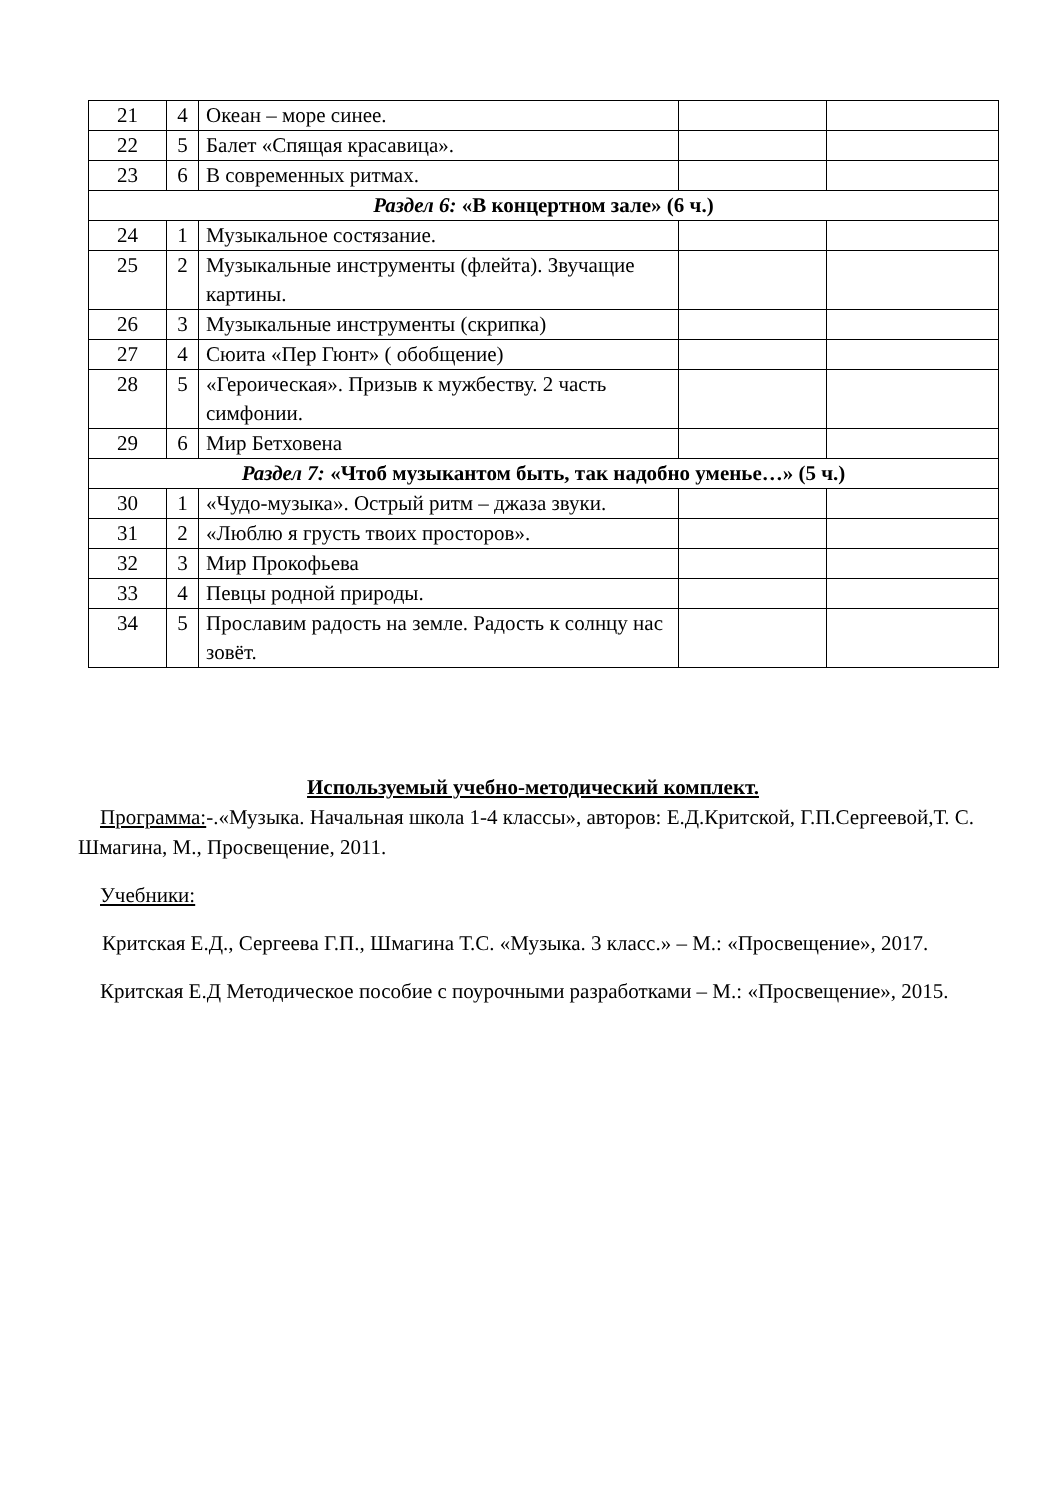| 21 | 4 | Океан – море синее. | | |
| 22 | 5 | Балет «Спящая красавица». | | |
| 23 | 6 | В современных ритмах. | | |
| Раздел 6: «В концертном зале» (6 ч.) | | | | |
| 24 | 1 | Музыкальное состязание. | | |
| 25 | 2 | Музыкальные инструменты (флейта). Звучащие картины. | | |
| 26 | 3 | Музыкальные инструменты (скрипка) | | |
| 27 | 4 | Сюита «Пер Гюнт» ( обобщение) | | |
| 28 | 5 | «Героическая». Призыв к мужбеству. 2 часть симфонии. | | |
| 29 | 6 | Мир Бетховена | | |
| Раздел 7: «Чтоб музыкантом быть, так надобно уменье…» (5 ч.) | | | | |
| 30 | 1 | «Чудо-музыка». Острый ритм – джаза звуки. | | |
| 31 | 2 | «Люблю я грусть твоих просторов». | | |
| 32 | 3 | Мир Прокофьева | | |
| 33 | 4 | Певцы родной природы. | | |
| 34 | 5 | Прославим радость на земле. Радость к солнцу нас зовёт. | | |
Используемый учебно-методический комплект.
Программа:-.«Музыка. Начальная школа 1-4 классы», авторов: Е.Д.Критской, Г.П.Сергеевой,Т. С. Шмагина, М., Просвещение, 2011.
Учебники:
Критская Е.Д., Сергеева Г.П., Шмагина Т.С. «Музыка. 3 класс.» – М.: «Просвещение», 2017.
Критская Е.Д Методическое пособие с поурочными разработками – М.: «Просвещение», 2015.